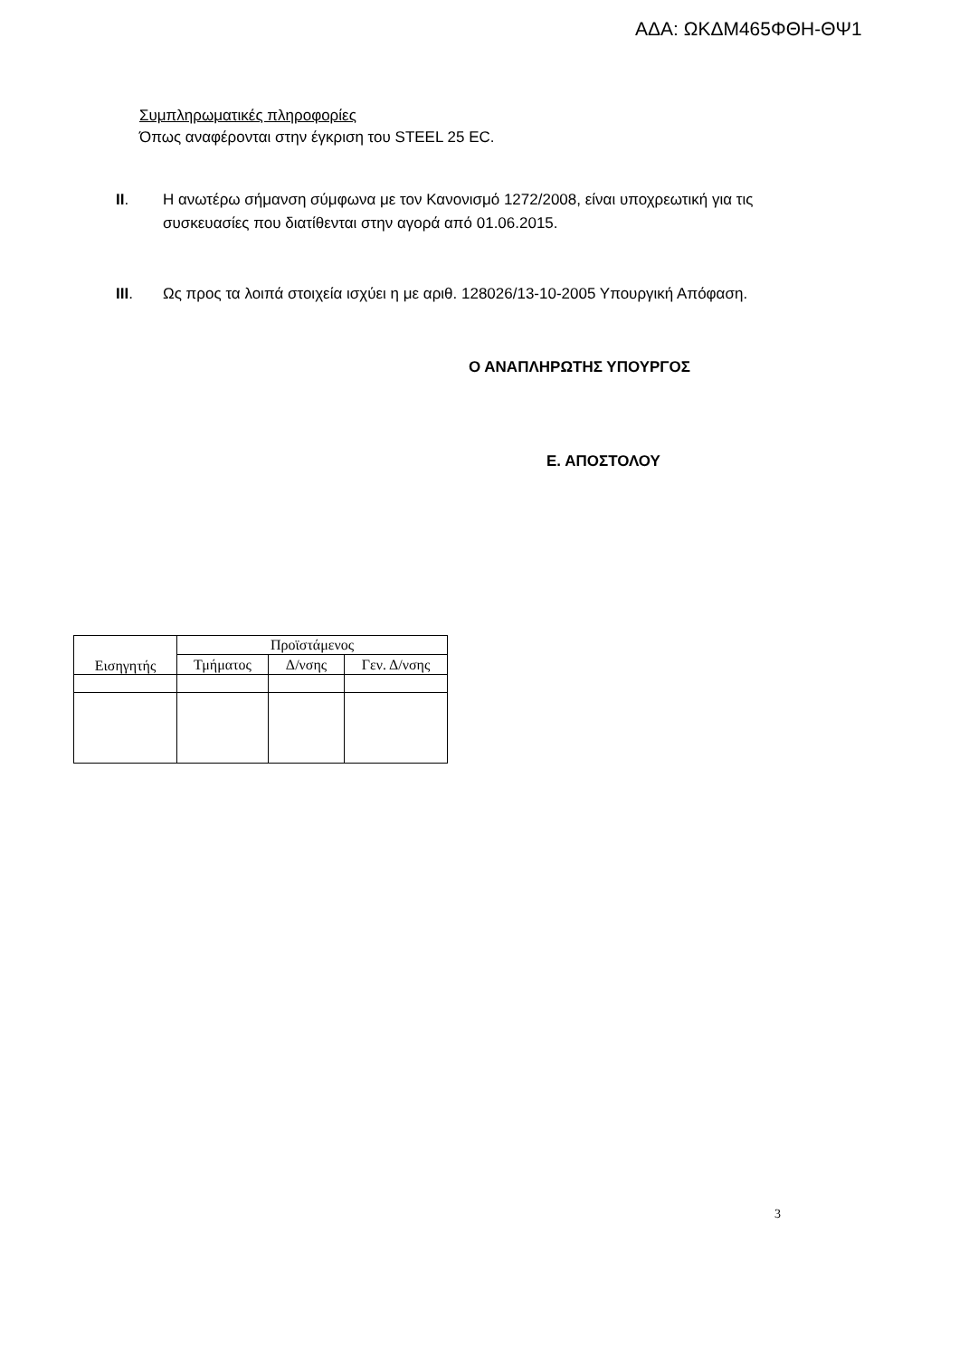ΑΔΑ: ΩΚΔΜ465ΦΘΗ-ΘΨ1
Συμπληρωματικές πληροφορίες
Όπως αναφέρονται στην έγκριση του STEEL 25 EC.
II. Η ανωτέρω σήμανση σύμφωνα με τον Κανονισμό 1272/2008, είναι υποχρεωτική για τις συσκευασίες που διατίθενται στην αγορά από 01.06.2015.
III. Ως προς τα λοιπά στοιχεία ισχύει η με αριθ. 128026/13-10-2005 Υπουργική Απόφαση.
Ο ΑΝΑΠΛΗΡΩΤΗΣ ΥΠΟΥΡΓΟΣ
Ε. ΑΠΟΣΤΟΛΟΥ
| Εισηγητής | Προϊστάμενος | | |
| --- | --- | --- | --- |
| | Τμήματος | Δ/νσης | Γεν. Δ/νσης |
3